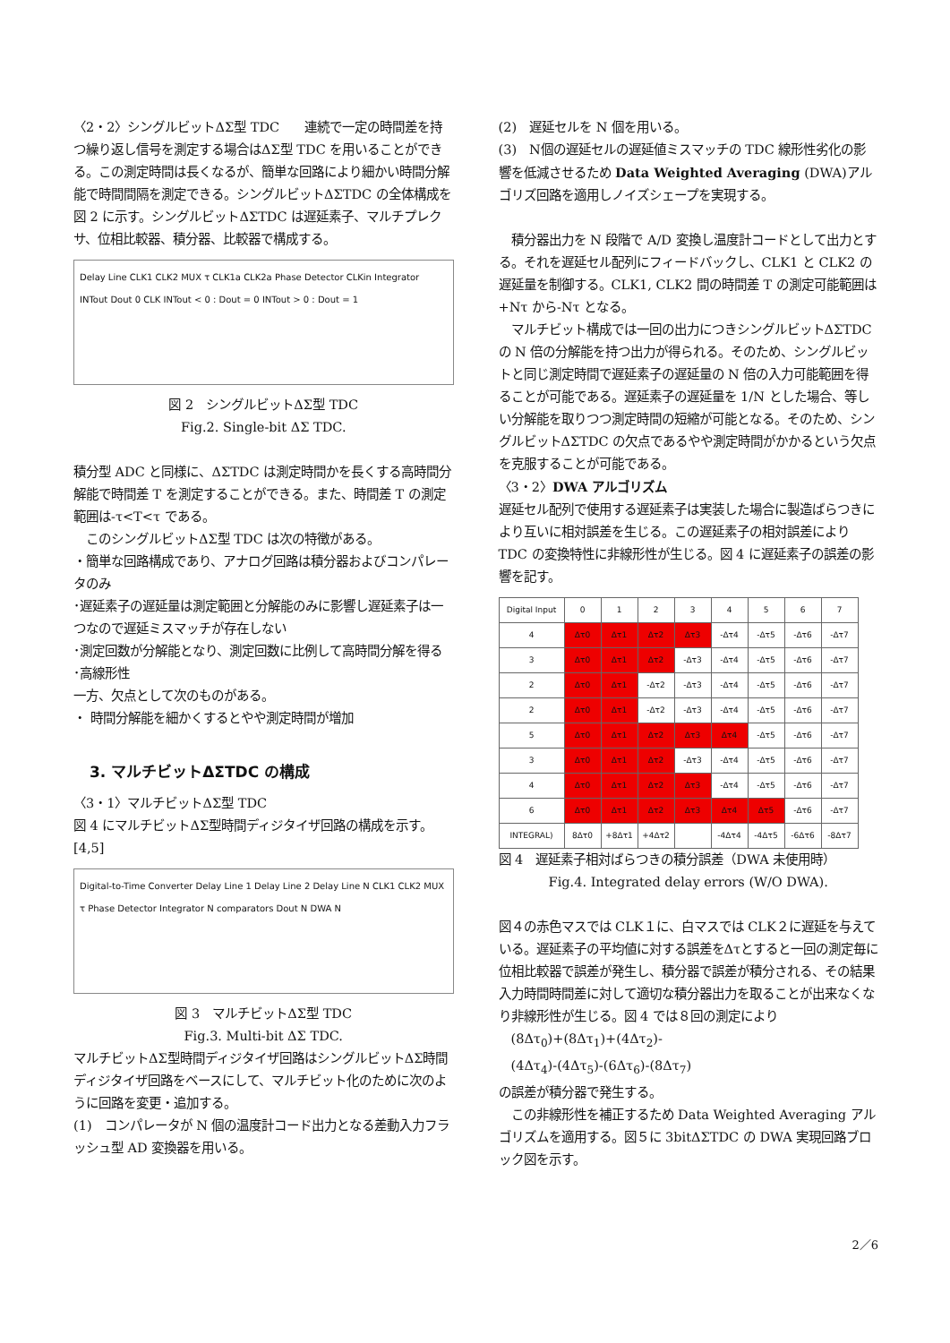〈2・2〉シングルビットΔΣ型 TDC　　連続で一定の時間差を持つ繰り返し信号を測定する場合はΔΣ型 TDC を用いることができる。この測定時間は長くなるが、簡単な回路により細かい時間分解能で時間間隔を測定できる。シングルビットΔΣTDC の全体構成を図 2 に示す。シングルビットΔΣTDC は遅延素子、マルチプレクサ、位相比較器、積分器、比較器で構成する。
Delay Line CLK1 CLK2 MUX τ CLK1a CLK2a Phase Detector CLKin Integrator INTout Dout 0 CLK INTout < 0 : Dout = 0 INTout > 0 : Dout = 1
図 2　シングルビットΔΣ型 TDC
Fig.2. Single-bit ΔΣ TDC.
積分型 ADC と同様に、ΔΣTDC は測定時間かを長くする高時間分解能で時間差 T を測定することができる。また、時間差 T の測定範囲は-τ<T<τ である。
　このシングルビットΔΣ型 TDC は次の特徴がある。
・簡単な回路構成であり、アナログ回路は積分器およびコンパレータのみ
･遅延素子の遅延量は測定範囲と分解能のみに影響し遅延素子は一つなので遅延ミスマッチが存在しない
･測定回数が分解能となり、測定回数に比例して高時間分解を得る
･高線形性
一方、欠点として次のものがある。
・ 時間分解能を細かくするとやや測定時間が増加
3. マルチビットΔΣTDC の構成
〈3・1〉マルチビットΔΣ型 TDC
図 4 にマルチビットΔΣ型時間ディジタイザ回路の構成を示す。[4,5]
Digital-to-Time Converter Delay Line 1 Delay Line 2 Delay Line N CLK1 CLK2 MUX τ Phase Detector Integrator N comparators Dout N DWA N
図 3　マルチビットΔΣ型 TDC
Fig.3. Multi-bit ΔΣ TDC.
マルチビットΔΣ型時間ディジタイザ回路はシングルビットΔΣ時間ディジタイザ回路をベースにして、マルチビット化のために次のように回路を変更・追加する。
(1)　コンパレータが N 個の温度計コード出力となる差動入力フラッシュ型 AD 変換器を用いる。
(2)　遅延セルを N 個を用いる。
(3)　N個の遅延セルの遅延値ミスマッチの TDC 線形性劣化の影響を低減させるため Data Weighted Averaging (DWA)アルゴリズ回路を適用しノイズシェープを実現する。
　積分器出力を N 段階で A/D 変換し温度計コードとして出力とする。それを遅延セル配列にフィードバックし、CLK1 と CLK2 の遅延量を制御する。CLK1, CLK2 間の時間差 T の測定可能範囲は+Nτ から-Nτ となる。
　マルチビット構成では一回の出力につきシングルビットΔΣTDC の N 倍の分解能を持つ出力が得られる。そのため、シングルビットと同じ測定時間で遅延素子の遅延量の N 倍の入力可能範囲を得ることが可能である。遅延素子の遅延量を 1/N とした場合、等しい分解能を取りつつ測定時間の短縮が可能となる。そのため、シングルビットΔΣTDC の欠点であるやや測定時間がかかるという欠点を克服することが可能である。
〈3・2〉DWA アルゴリズム
遅延セル配列で使用する遅延素子は実装した場合に製造ばらつきにより互いに相対誤差を生じる。この遅延素子の相対誤差により TDC の変換特性に非線形性が生じる。図 4 に遅延素子の誤差の影響を記す。
| Digital Input | 0 | 1 | 2 | 3 | 4 | 5 | 6 | 7 |
| --- | --- | --- | --- | --- | --- | --- | --- | --- |
| 4 | Δτ0 | Δτ1 | Δτ2 | Δτ3 | -Δτ4 | -Δτ5 | -Δτ6 | -Δτ7 |
| 3 | Δτ0 | Δτ1 | Δτ2 | -Δτ3 | -Δτ4 | -Δτ5 | -Δτ6 | -Δτ7 |
| 2 | Δτ0 | Δτ1 | -Δτ2 | -Δτ3 | -Δτ4 | -Δτ5 | -Δτ6 | -Δτ7 |
| 2 | Δτ0 | Δτ1 | -Δτ2 | -Δτ3 | -Δτ4 | -Δτ5 | -Δτ6 | -Δτ7 |
| 5 | Δτ0 | Δτ1 | Δτ2 | Δτ3 | Δτ4 | -Δτ5 | -Δτ6 | -Δτ7 |
| 3 | Δτ0 | Δτ1 | Δτ2 | -Δτ3 | -Δτ4 | -Δτ5 | -Δτ6 | -Δτ7 |
| 4 | Δτ0 | Δτ1 | Δτ2 | Δτ3 | -Δτ4 | -Δτ5 | -Δτ6 | -Δτ7 |
| 6 | Δτ0 | Δτ1 | Δτ2 | Δτ3 | Δτ4 | Δτ5 | -Δτ6 | -Δτ7 |
| INTEGRAL) | 8Δτ0 | +8Δτ1 | +4Δτ2 | | -4Δτ4 | -4Δτ5 | -6Δτ6 | -8Δτ7 |
図 4　遅延素子相対ばらつきの積分誤差（DWA 未使用時）
Fig.4. Integrated delay errors (W/O DWA).
図４の赤色マスでは CLK１に、白マスでは CLK２に遅延を与えている。遅延素子の平均値に対する誤差をΔτとすると一回の測定毎に位相比較器で誤差が発生し、積分器で誤差が積分される、その結果入力時間時間差に対して適切な積分器出力を取ることが出来なくなり非線形性が生じる。図 4 では８回の測定により
　(8Δτ<sub>0</sub>)+(8Δτ<sub>1</sub>)+(4Δτ<sub>2</sub>)-
　(4Δτ<sub>4</sub>)-(4Δτ<sub>5</sub>)-(6Δτ<sub>6</sub>)-(8Δτ<sub>7</sub>)
の誤差が積分器で発生する。
　この非線形性を補正するため Data Weighted Averaging アルゴリズムを適用する。図５に 3bitΔΣTDC の DWA 実現回路ブロック図を示す。
2／6